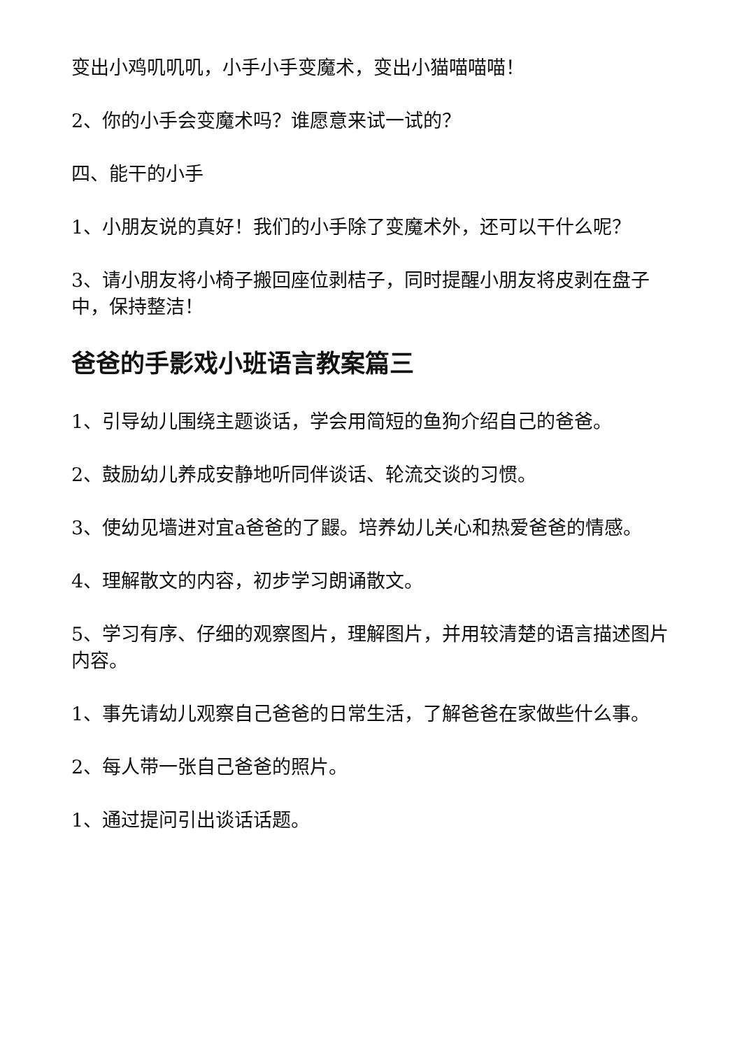变出小鸡叽叽叽，小手小手变魔术，变出小猫喵喵喵！
2、你的小手会变魔术吗？谁愿意来试一试的？
四、能干的小手
1、小朋友说的真好！我们的小手除了变魔术外，还可以干什么呢？
3、请小朋友将小椅子搬回座位剥桔子，同时提醒小朋友将皮剥在盘子中，保持整洁！
爸爸的手影戏小班语言教案篇三
1、引导幼儿围绕主题谈话，学会用简短的鱼狗介绍自己的爸爸。
2、鼓励幼儿养成安静地听同伴谈话、轮流交谈的习惯。
3、使幼见墙进对宜a爸爸的了鼹。培养幼儿关心和热爱爸爸的情感。
4、理解散文的内容，初步学习朗诵散文。
5、学习有序、仔细的观察图片，理解图片，并用较清楚的语言描述图片内容。
1、事先请幼儿观察自己爸爸的日常生活，了解爸爸在家做些什么事。
2、每人带一张自己爸爸的照片。
1、通过提问引出谈话话题。